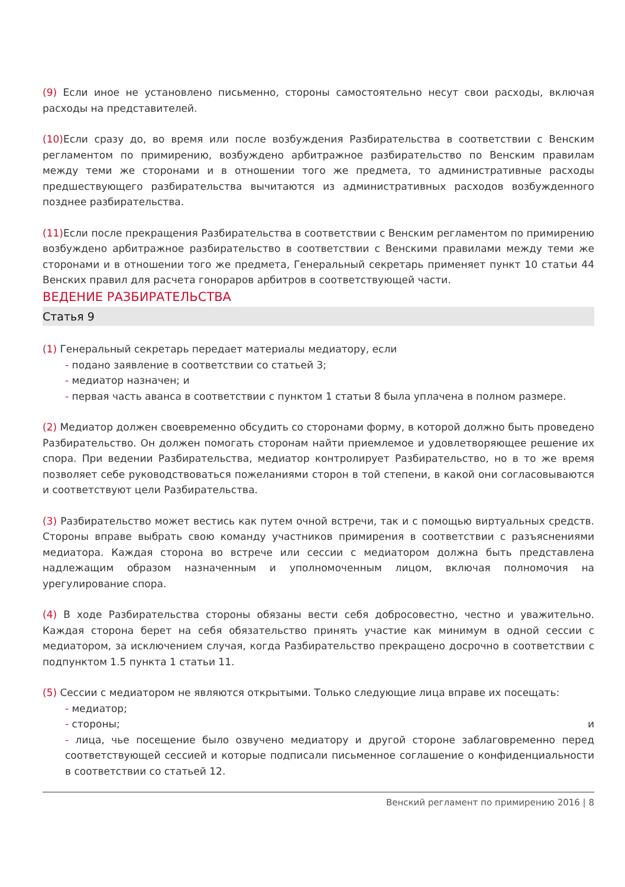(9) Если иное не установлено письменно, стороны самостоятельно несут свои расходы, включая расходы на представителей.
(10) Если сразу до, во время или после возбуждения Разбирательства в соответствии с Венским регламентом по примирению, возбуждено арбитражное разбирательство по Венским правилам между теми же сторонами и в отношении того же предмета, то административные расходы предшествующего разбирательства вычитаются из административных расходов возбужденного позднее разбирательства.
(11) Если после прекращения Разбирательства в соответствии с Венским регламентом по примирению возбуждено арбитражное разбирательство в соответствии с Венскими правилами между теми же сторонами и в отношении того же предмета, Генеральный секретарь применяет пункт 10 статьи 44 Венских правил для расчета гонораров арбитров в соответствующей части.
ВЕДЕНИЕ РАЗБИРАТЕЛЬСТВА
Статья 9
(1) Генеральный секретарь передает материалы медиатору, если
- подано заявление в соответствии со статьей 3;
- медиатор назначен; и
- первая часть аванса в соответствии с пунктом 1 статьи 8 была уплачена в полном размере.
(2) Медиатор должен своевременно обсудить со сторонами форму, в которой должно быть проведено Разбирательство. Он должен помогать сторонам найти приемлемое и удовлетворяющее решение их спора. При ведении Разбирательства, медиатор контролирует Разбирательство, но в то же время позволяет себе руководствоваться пожеланиями сторон в той степени, в какой они согласовываются и соответствуют цели Разбирательства.
(3) Разбирательство может вестись как путем очной встречи, так и с помощью виртуальных средств. Стороны вправе выбрать свою команду участников примирения в соответствии с разъяснениями медиатора. Каждая сторона во встрече или сессии с медиатором должна быть представлена надлежащим образом назначенным и уполномоченным лицом, включая полномочия на урегулирование спора.
(4) В ходе Разбирательства стороны обязаны вести себя добросовестно, честно и уважительно. Каждая сторона берет на себя обязательство принять участие как минимум в одной сессии с медиатором, за исключением случая, когда Разбирательство прекращено досрочно в соответствии с подпунктом 1.5 пункта 1 статьи 11.
(5) Сессии с медиатором не являются открытыми. Только следующие лица вправе их посещать:
- медиатор;
- стороны; и
- лица, чье посещение было озвучено медиатору и другой стороне заблаговременно перед соответствующей сессией и которые подписали письменное соглашение о конфиденциальности в соответствии со статьей 12.
Венский регламент по примирению 2016 | 8